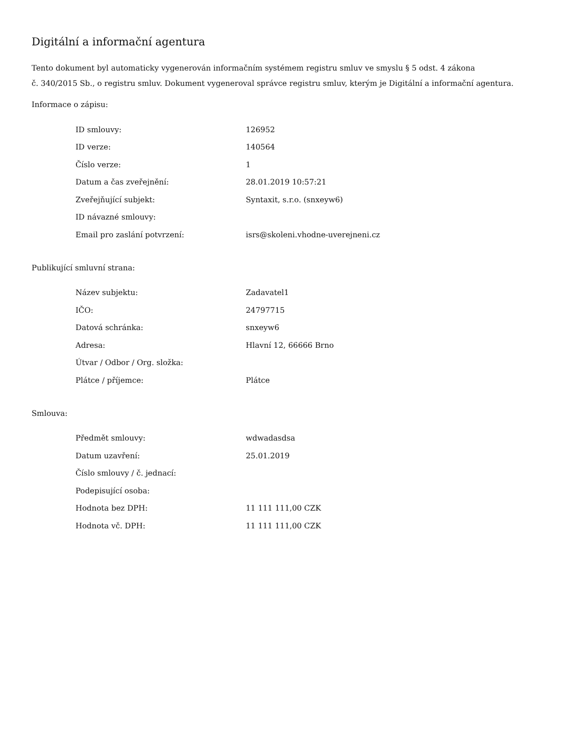Digitální a informační agentura
Tento dokument byl automaticky vygenerován informačním systémem registru smluv ve smyslu § 5 odst. 4 zákona
č. 340/2015 Sb., o registru smluv. Dokument vygeneroval správce registru smluv, kterým je Digitální a informační agentura.
Informace o zápisu:
| ID smlouvy: | 126952 |
| ID verze: | 140564 |
| Číslo verze: | 1 |
| Datum a čas zveřejnění: | 28.01.2019 10:57:21 |
| Zveřejňující subjekt: | Syntaxit, s.r.o. (snxeyw6) |
| ID návazné smlouvy: | |
| Email pro zaslání potvrzení: | isrs@skoleni.vhodne-uverejneni.cz |
Publikující smluvní strana:
| Název subjektu: | Zadavatel1 |
| IČO: | 24797715 |
| Datová schránka: | snxeyw6 |
| Adresa: | Hlavní 12, 66666 Brno |
| Útvar / Odbor / Org. složka: | |
| Plátce / příjemce: | Plátce |
Smlouva:
| Předmět smlouvy: | wdwadasdsa |
| Datum uzavření: | 25.01.2019 |
| Číslo smlouvy / č. jednací: | |
| Podepisující osoba: | |
| Hodnota bez DPH: | 11 111 111,00 CZK |
| Hodnota vč. DPH: | 11 111 111,00 CZK |